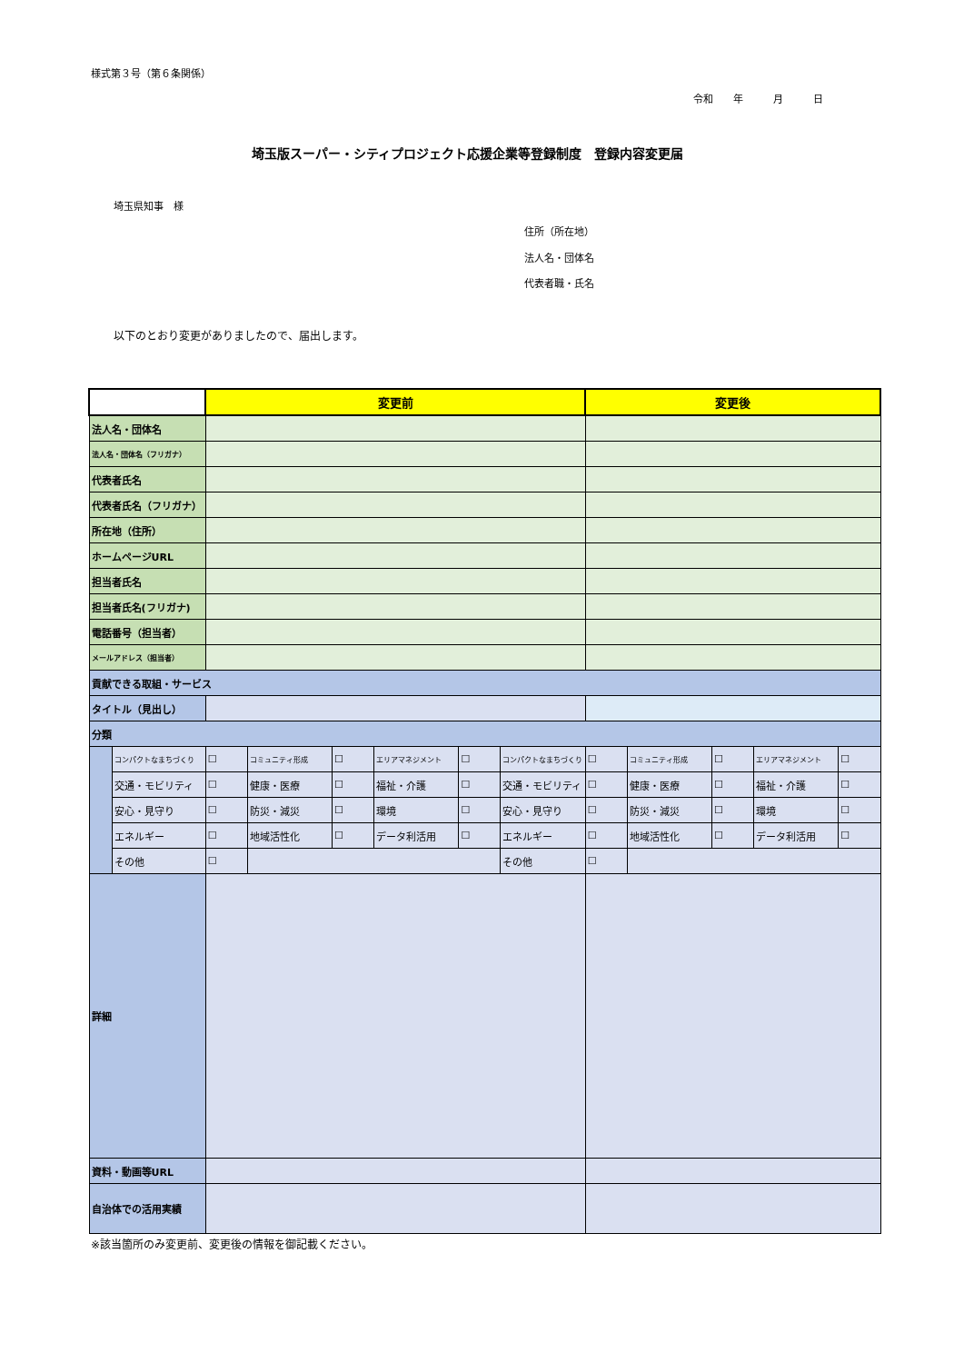様式第３号（第６条関係）
令和　　年　　　月　　　日
埼玉版スーパー・シティプロジェクト応援企業等登録制度　登録内容変更届
埼玉県知事　様
住所（所在地）
法人名・団体名
代表者職・氏名
以下のとおり変更がありましたので、届出します。
| | | 変更前 | | | | | | 変更後 | | | | |
| --- | --- | --- | --- | --- | --- | --- | --- | --- | --- | --- | --- | --- |
| 法人名・団体名 | | | | | | | | | | | | |
| 法人名・団体名（フリガナ） | | | | | | | | | | | | |
| 代表者氏名 | | | | | | | | | | | | |
| 代表者氏名（フリガナ） | | | | | | | | | | | | |
| 所在地（住所） | | | | | | | | | | | | |
| ホームページURL | | | | | | | | | | | | |
| 担当者氏名 | | | | | | | | | | | | |
| 担当者氏名(フリガナ) | | | | | | | | | | | | |
| 電話番号（担当者） | | | | | | | | | | | | |
| メールアドレス（担当者） | | | | | | | | | | | | |
| 貢献できる取組・サービス | | | | | | | | | | | | |
| タイトル（見出し） | | | | | | | | | | | | |
| 分類 | | | | | | | | | | | | |
| | コンパクトなまちづくり | ☐ | コミュニティ形成 | ☐ | エリアマネジメント | ☐ | コンパクトなまちづくり | ☐ | コミュニティ形成 | ☐ | エリアマネジメント | ☐ |
| | 交通・モビリティ | ☐ | 健康・医療 | ☐ | 福祉・介護 | ☐ | 交通・モビリティ | ☐ | 健康・医療 | ☐ | 福祉・介護 | ☐ |
| | 安心・見守り | ☐ | 防災・減災 | ☐ | 環境 | ☐ | 安心・見守り | ☐ | 防災・減災 | ☐ | 環境 | ☐ |
| | エネルギー | ☐ | 地域活性化 | ☐ | データ利活用 | ☐ | エネルギー | ☐ | 地域活性化 | ☐ | データ利活用 | ☐ |
| | その他 | ☐ | | | | | その他 | ☐ | | | | |
| 詳細 | | | | | | | | | | | | |
| 資料・動画等URL | | | | | | | | | | | | |
| 自治体での活用実績 | | | | | | | | | | | | |
※該当箇所のみ変更前、変更後の情報を御記載ください。